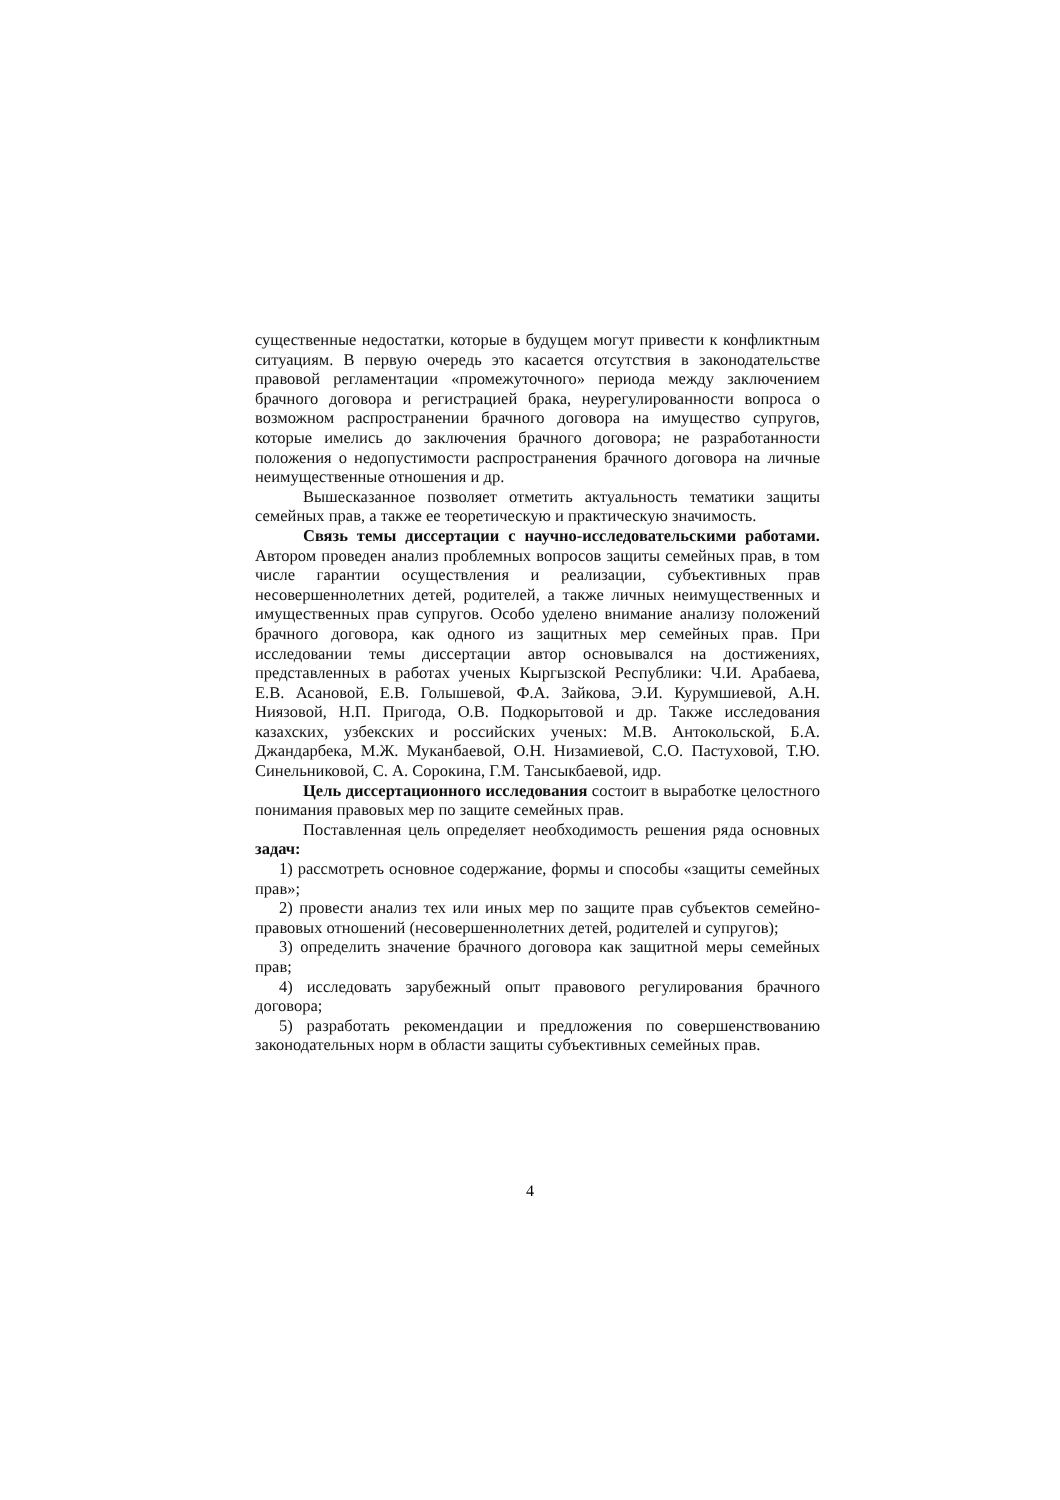существенные недостатки, которые в будущем могут привести к конфликтным ситуациям. В первую очередь это касается отсутствия в законодательстве правовой регламентации «промежуточного» периода между заключением брачного договора и регистрацией брака, неурегулированности вопроса о возможном распространении брачного договора на имущество супругов, которые имелись до заключения брачного договора; не разработанности положения о недопустимости распространения брачного договора на личные неимущественные отношения и др.
Вышесказанное позволяет отметить актуальность тематики защиты семейных прав, а также ее теоретическую и практическую значимость.
Связь темы диссертации с научно-исследовательскими работами. Автором проведен анализ проблемных вопросов защиты семейных прав, в том числе гарантии осуществления и реализации, субъективных прав несовершеннолетних детей, родителей, а также личных неимущественных и имущественных прав супругов. Особо уделено внимание анализу положений брачного договора, как одного из защитных мер семейных прав. При исследовании темы диссертации автор основывался на достижениях, представленных в работах ученых Кыргызской Республики: Ч.И. Арабаева, Е.В. Асановой, Е.В. Голышевой, Ф.А. Зайкова, Э.И. Курумшиевой, А.Н. Ниязовой, Н.П. Пригода, О.В. Подкорытовой и др. Также исследования казахских, узбекских и российских ученых: М.В. Антокольской, Б.А. Джандарбека, М.Ж. Муканбаевой, О.Н. Низамиевой, С.О. Пастуховой, Т.Ю. Синельниковой, С. А. Сорокина, Г.М. Тансыкбаевой, идр.
Цель диссертационного исследования состоит в выработке целостного понимания правовых мер по защите семейных прав.
Поставленная цель определяет необходимость решения ряда основных задач:
1) рассмотреть основное содержание, формы и способы «защиты семейных прав»;
2) провести анализ тех или иных мер по защите прав субъектов семейно-правовых отношений (несовершеннолетних детей, родителей и супругов);
3) определить значение брачного договора как защитной меры семейных прав;
4) исследовать зарубежный опыт правового регулирования брачного договора;
5) разработать рекомендации и предложения по совершенствованию законодательных норм в области защиты субъективных семейных прав.
4